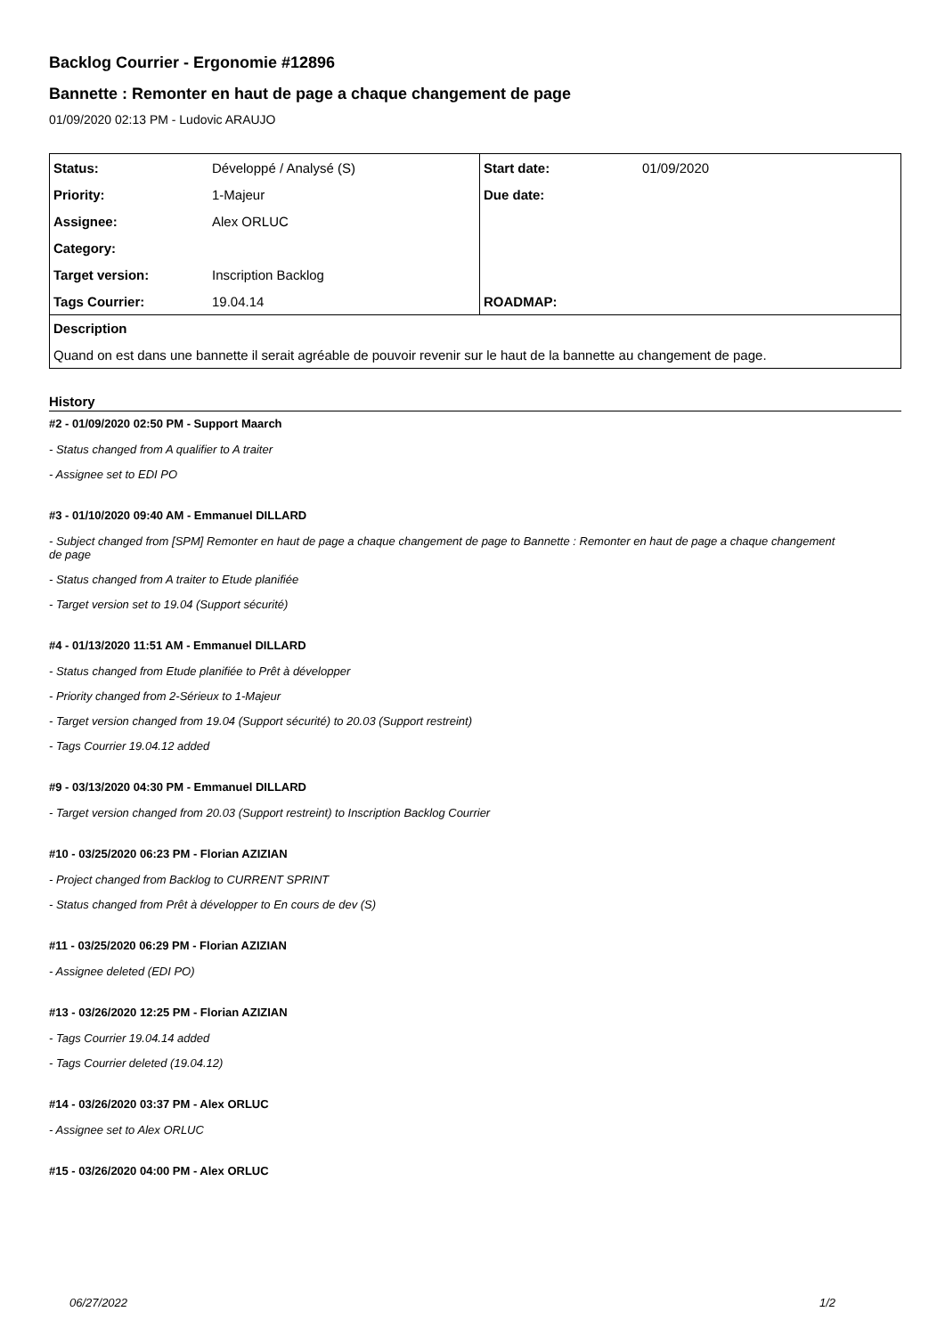Backlog Courrier - Ergonomie #12896
Bannette : Remonter en haut de page a chaque changement de page
01/09/2020 02:13 PM - Ludovic ARAUJO
| Status: | Développé / Analysé (S) | Start date: | 01/09/2020 |
| Priority: | 1-Majeur | Due date: | |
| Assignee: | Alex ORLUC | | |
| Category: | | | |
| Target version: | Inscription Backlog | | |
| Tags Courrier: | 19.04.14 | ROADMAP: | |
| Description | | | |
| Quand on est dans une bannette il serait agréable de pouvoir revenir sur le haut de la bannette au changement de page. | | | |
History
#2 - 01/09/2020 02:50 PM - Support Maarch
- Status changed from A qualifier to A traiter
- Assignee set to EDI PO
#3 - 01/10/2020 09:40 AM - Emmanuel DILLARD
- Subject changed from [SPM] Remonter en haut de page a chaque changement de page to Bannette : Remonter en haut de page a chaque changement de page
- Status changed from A traiter to Etude planifiée
- Target version set to 19.04 (Support sécurité)
#4 - 01/13/2020 11:51 AM - Emmanuel DILLARD
- Status changed from Etude planifiée to Prêt à développer
- Priority changed from 2-Sérieux to 1-Majeur
- Target version changed from 19.04 (Support sécurité) to 20.03 (Support restreint)
- Tags Courrier 19.04.12 added
#9 - 03/13/2020 04:30 PM - Emmanuel DILLARD
- Target version changed from 20.03 (Support restreint) to Inscription Backlog Courrier
#10 - 03/25/2020 06:23 PM - Florian AZIZIAN
- Project changed from Backlog to CURRENT SPRINT
- Status changed from Prêt à développer to En cours de dev (S)
#11 - 03/25/2020 06:29 PM - Florian AZIZIAN
- Assignee deleted (EDI PO)
#13 - 03/26/2020 12:25 PM - Florian AZIZIAN
- Tags Courrier 19.04.14 added
- Tags Courrier deleted (19.04.12)
#14 - 03/26/2020 03:37 PM - Alex ORLUC
- Assignee set to Alex ORLUC
#15 - 03/26/2020 04:00 PM - Alex ORLUC
06/27/2022 1/2